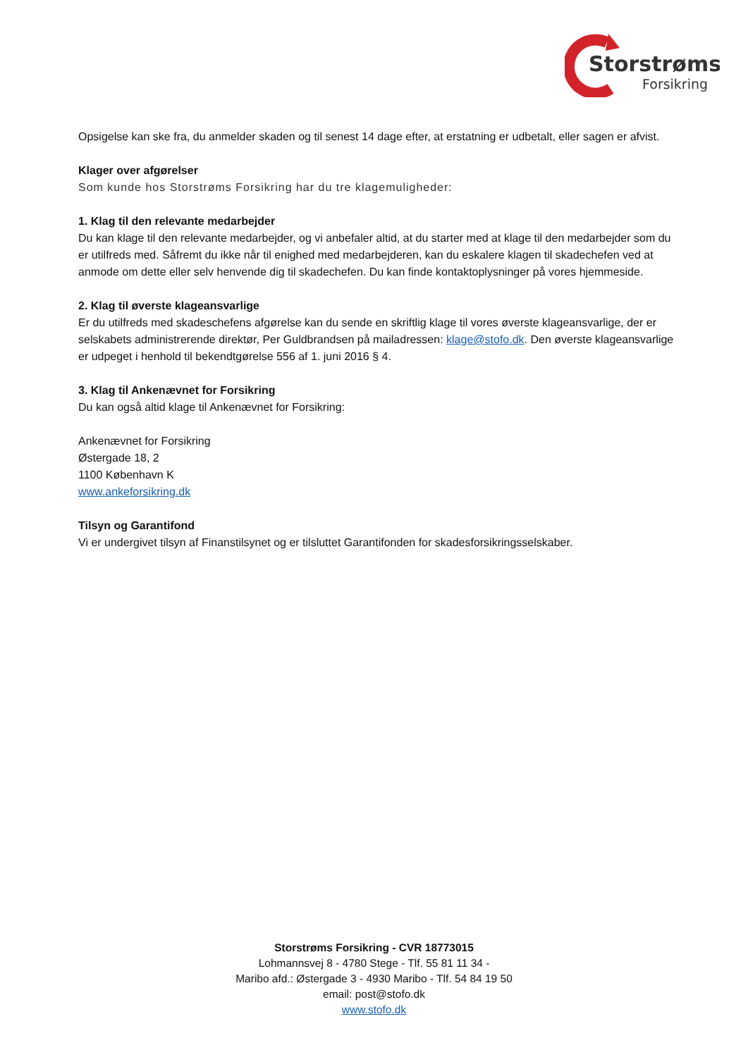Storstrøms
Forsikring
Opsigelse kan ske fra, du anmelder skaden og til senest 14 dage efter, at erstatning er udbetalt, eller sagen er afvist.
Klager over afgørelser
Som kunde hos Storstrøms Forsikring har du tre klagemuligheder:
1. Klag til den relevante medarbejder
Du kan klage til den relevante medarbejder, og vi anbefaler altid, at du starter med at klage til den medarbejder som du er utilfreds med. Såfremt du ikke når til enighed med medarbejderen, kan du eskalere klagen til skadechefen ved at anmode om dette eller selv henvende dig til skadechefen. Du kan finde kontaktoplysninger på vores hjemmeside.
2. Klag til øverste klageansvarlige
Er du utilfreds med skadeschefens afgørelse kan du sende en skriftlig klage til vores øverste klageansvarlige, der er selskabets administrerende direktør, Per Guldbrandsen på mailadressen: klage@stofo.dk. Den øverste klageansvarlige er udpeget i henhold til bekendtgørelse 556 af 1. juni 2016 § 4.
3. Klag til Ankenævnet for Forsikring
Du kan også altid klage til Ankenævnet for Forsikring:
Ankenævnet for Forsikring
Østergade 18, 2
1100 København K
www.ankeforsikring.dk
Tilsyn og Garantifond
Vi er undergivet tilsyn af Finanstilsynet og er tilsluttet Garantifonden for skadesforsikringsselskaber.
Storstrøms Forsikring - CVR 18773015
Lohmannsvej 8 - 4780 Stege - Tlf. 55 81 11 34 -
Maribo afd.: Østergade 3 - 4930 Maribo - Tlf. 54 84 19 50
email: post@stofo.dk
www.stofo.dk